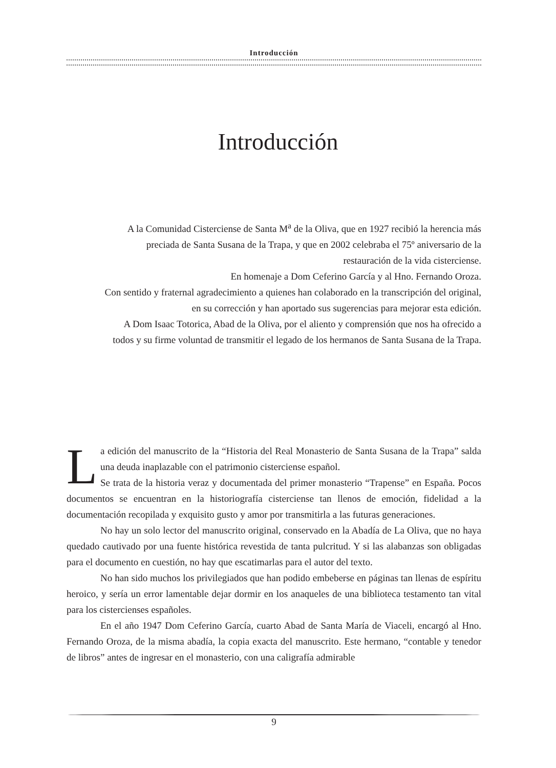Introducción
Introducción
A la Comunidad Cisterciense de Santa M<sup>a</sup> de la Oliva, que en 1927 recibió la herencia más preciada de Santa Susana de la Trapa, y que en 2002 celebraba el 75º aniversario de la restauración de la vida cisterciense.
En homenaje a Dom Ceferino García y al Hno. Fernando Oroza.
Con sentido y fraternal agradecimiento a quienes han colaborado en la transcripción del original, en su corrección y han aportado sus sugerencias para mejorar esta edición.
A Dom Isaac Totorica, Abad de la Oliva, por el aliento y comprensión que nos ha ofrecido a todos y su firme voluntad de transmitir el legado de los hermanos de Santa Susana de la Trapa.
La edición del manuscrito de la “Historia del Real Monasterio de Santa Susana de la Trapa” salda una deuda inaplazable con el patrimonio cisterciense español.
Se trata de la historia veraz y documentada del primer monasterio “Trapense” en España. Pocos documentos se encuentran en la historiografía cisterciense tan llenos de emoción, fidelidad a la documentación recopilada y exquisito gusto y amor por transmitirla a las futuras generaciones.
No hay un solo lector del manuscrito original, conservado en la Abadía de La Oliva, que no haya quedado cautivado por una fuente histórica revestida de tanta pulcritud. Y si las alabanzas son obligadas para el documento en cuestión, no hay que escatimarlas para el autor del texto.
No han sido muchos los privilegiados que han podido embeberse en páginas tan llenas de espíritu heroico, y sería un error lamentable dejar dormir en los anaqueles de una biblioteca testamento tan vital para los cistercienses españoles.
En el año 1947 Dom Ceferino García, cuarto Abad de Santa María de Viaceli, encargó al Hno. Fernando Oroza, de la misma abadía, la copia exacta del manuscrito. Este hermano, “contable y tenedor de libros” antes de ingresar en el monasterio, con una caligrafía admirable
9